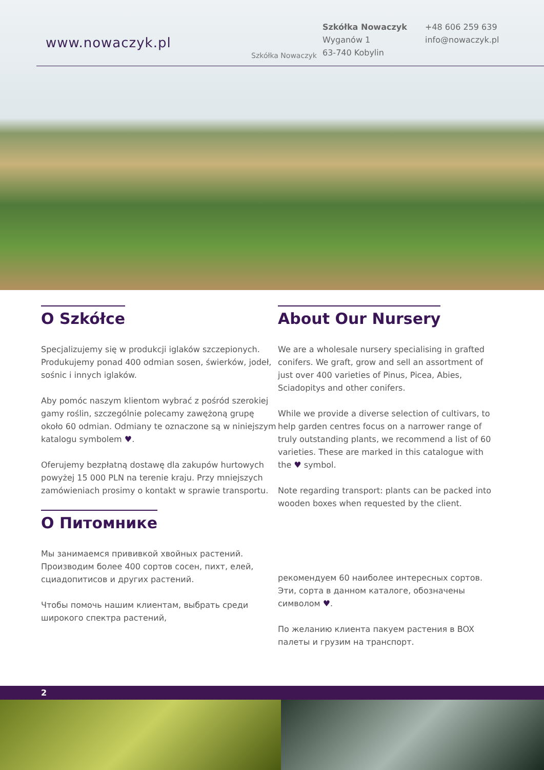www.nowaczyk.pl
Szkółka Nowaczyk
Szkółka Nowaczyk
Wyganów 1
63-740 Kobylin
+48 606 259 639
info@nowaczyk.pl
O Szkółce
Specjalizujemy się w produkcji iglaków szczepionych. Produkujemy ponad 400 odmian sosen, świerków, jodeł, sośnic i innych iglaków.
Aby pomóc naszym klientom wybrać z pośród szerokiej gamy roślin, szczególnie polecamy zawężoną grupę około 60 odmian. Odmiany te oznaczone są w niniejszym katalogu symbolem ♥.
Oferujemy bezpłatną dostawę dla zakupów hurtowych powyżej 15 000 PLN na terenie kraju. Przy mniejszych zamówieniach prosimy o kontakt w sprawie transportu.
O Питомнике
Мы занимаемся прививкой хвойных растений. Производим более 400 сортов сосен, пихт, елей, сциадопитисов и других растений.
Чтобы помочь нашим клиентам, выбрать среди широкого спектра растений,
About Our Nursery
We are a wholesale nursery specialising in grafted conifers. We graft, grow and sell an assortment of just over 400 varieties of Pinus, Picea, Abies, Sciadopitys and other conifers.
While we provide a diverse selection of cultivars, to help garden centres focus on a narrower range of truly outstanding plants, we recommend a list of 60 varieties. These are marked in this catalogue with the ♥ symbol.
Note regarding transport: plants can be packed into wooden boxes when requested by the client.
рекомендуем 60 наиболее интересных сортов. Эти, сорта в данном каталоге, обозначены символом ♥.
По желанию клиента пакуем растения в BOX палеты и грузим на транспорт.
2